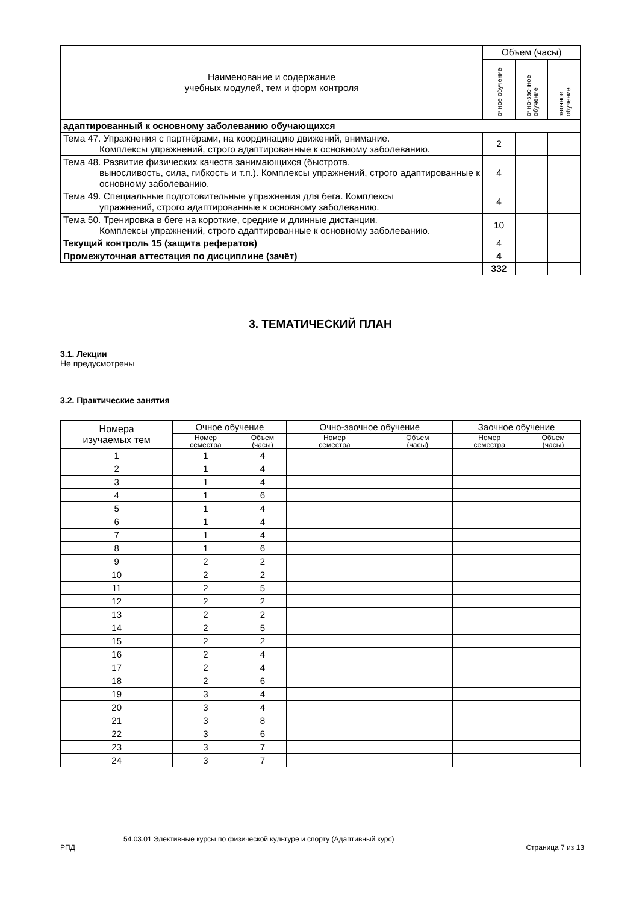| Наименование и содержание учебных модулей, тем и форм контроля | Объем (часы) | | |
| | очное обучение | очно-заочное обучение | заочное обучение |
| адаптированный к основному заболеванию обучающихся | | | |
| Тема 47. Упражнения с партнёрами, на координацию движений, внимание. Комплексы упражнений, строго адаптированные к основному заболеванию. | 2 | | |
| Тема 48. Развитие физических качеств занимающихся (быстрота, выносливость, сила, гибкость и т.п.). Комплексы упражнений, строго адаптированные к основному заболеванию. | 4 | | |
| Тема 49. Специальные подготовительные упражнения для бега. Комплексы упражнений, строго адаптированные к основному заболеванию. | 4 | | |
| Тема 50. Тренировка в беге на короткие, средние и длинные дистанции. Комплексы упражнений, строго адаптированные к основному заболеванию. | 10 | | |
| Текущий контроль 15 (защита рефератов) | 4 | | |
| Промежуточная аттестация по дисциплине (зачёт) | 4 | | |
| | 332 | | |
3. ТЕМАТИЧЕСКИЙ ПЛАН
3.1. Лекции
Не предусмотрены
3.2. Практические занятия
| Номера изучаемых тем | Очное обучение | | Очно-заочное обучение | | Заочное обучение | |
| | Номер семестра | Объем (часы) | Номер семестра | Объем (часы) | Номер семестра | Объем (часы) |
| 1 | 1 | 4 | | | | |
| 2 | 1 | 4 | | | | |
| 3 | 1 | 4 | | | | |
| 4 | 1 | 6 | | | | |
| 5 | 1 | 4 | | | | |
| 6 | 1 | 4 | | | | |
| 7 | 1 | 4 | | | | |
| 8 | 1 | 6 | | | | |
| 9 | 2 | 2 | | | | |
| 10 | 2 | 2 | | | | |
| 11 | 2 | 5 | | | | |
| 12 | 2 | 2 | | | | |
| 13 | 2 | 2 | | | | |
| 14 | 2 | 5 | | | | |
| 15 | 2 | 2 | | | | |
| 16 | 2 | 4 | | | | |
| 17 | 2 | 4 | | | | |
| 18 | 2 | 6 | | | | |
| 19 | 3 | 4 | | | | |
| 20 | 3 | 4 | | | | |
| 21 | 3 | 8 | | | | |
| 22 | 3 | 6 | | | | |
| 23 | 3 | 7 | | | | |
| 24 | 3 | 7 | | | | |
54.03.01 Элективные курсы по физической культуре и спорту (Адаптивный курс)
РПД Страница 7 из 13